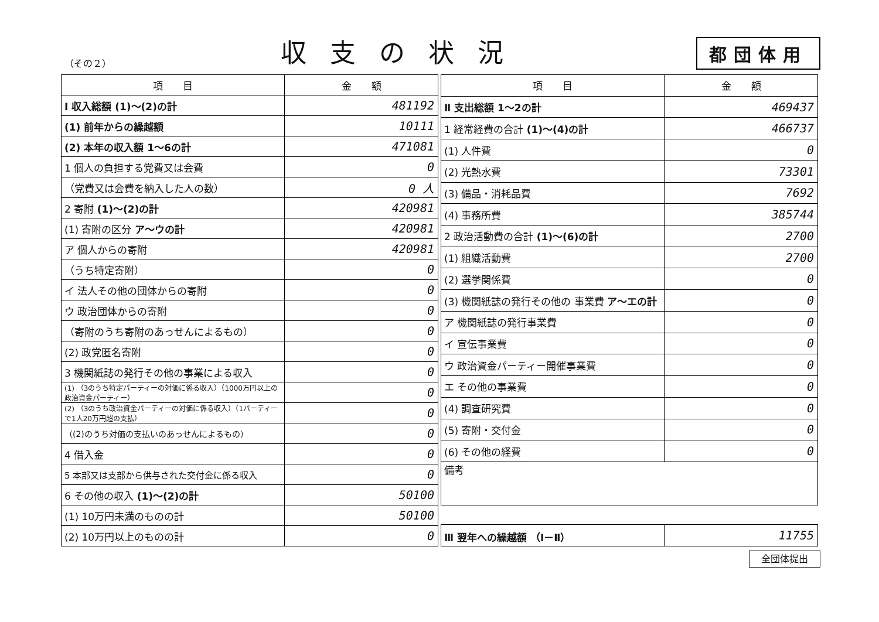（その２）
収支の状況
都団体用
| 項 目 | 金 額 |
| --- | --- |
| Ⅰ 収入総額 (1)～(2)の計 | 481192 |
| (1) 前年からの繰越額 | 10111 |
| (2) 本年の収入額 1～6の計 | 471081 |
| 1 個人の負担する党費又は会費 | 0 |
| （党費又は会費を納入した人の数） | 0 人 |
| 2 寄附 (1)～(2)の計 | 420981 |
| (1) 寄附の区分 ア～ウの計 | 420981 |
| ア 個人からの寄附 | 420981 |
| （うち特定寄附） | 0 |
| イ 法人その他の団体からの寄附 | 0 |
| ウ 政治団体からの寄附 | 0 |
| （寄附のうち寄附のあっせんによるもの） | 0 |
| (2) 政党匿名寄附 | 0 |
| 3 機関紙誌の発行その他の事業による収入 | 0 |
| (1) （3のうち特定パーティーの対価に係る収入）（1000万円以上の政治資金パーティー） | 0 |
| (2) （3のうち政治資金パーティーの対価に係る収入）（1パーティーで1人20万円超の支払） | 0 |
| （(2)のうち対価の支払いのあっせんによるもの） | 0 |
| 4 借入金 | 0 |
| 5 本部又は支部から供与された交付金に係る収入 | 0 |
| 6 その他の収入 (1)～(2)の計 | 50100 |
| (1) 10万円未満のものの計 | 50100 |
| (2) 10万円以上のものの計 | 0 |
| 項 目 | 金 額 |
| --- | --- |
| Ⅱ 支出総額 1～2の計 | 469437 |
| 1 経常経費の合計 (1)～(4)の計 | 466737 |
| (1) 人件費 | 0 |
| (2) 光熱水費 | 73301 |
| (3) 備品・消耗品費 | 7692 |
| (4) 事務所費 | 385744 |
| 2 政治活動費の合計 (1)～(6)の計 | 2700 |
| (1) 組織活動費 | 2700 |
| (2) 選挙関係費 | 0 |
| (3) 機関紙誌の発行その他の 事業費 ア～エの計 | 0 |
| ア 機関紙誌の発行事業費 | 0 |
| イ 宣伝事業費 | 0 |
| ウ 政治資金パーティー開催事業費 | 0 |
| エ その他の事業費 | 0 |
| (4) 調査研究費 | 0 |
| (5) 寄附・交付金 | 0 |
| (6) その他の経費 | 0 |
| 備考 | |
| Ⅲ 翌年への繰越額 （Ⅰ－Ⅱ） | 11755 |
全団体提出